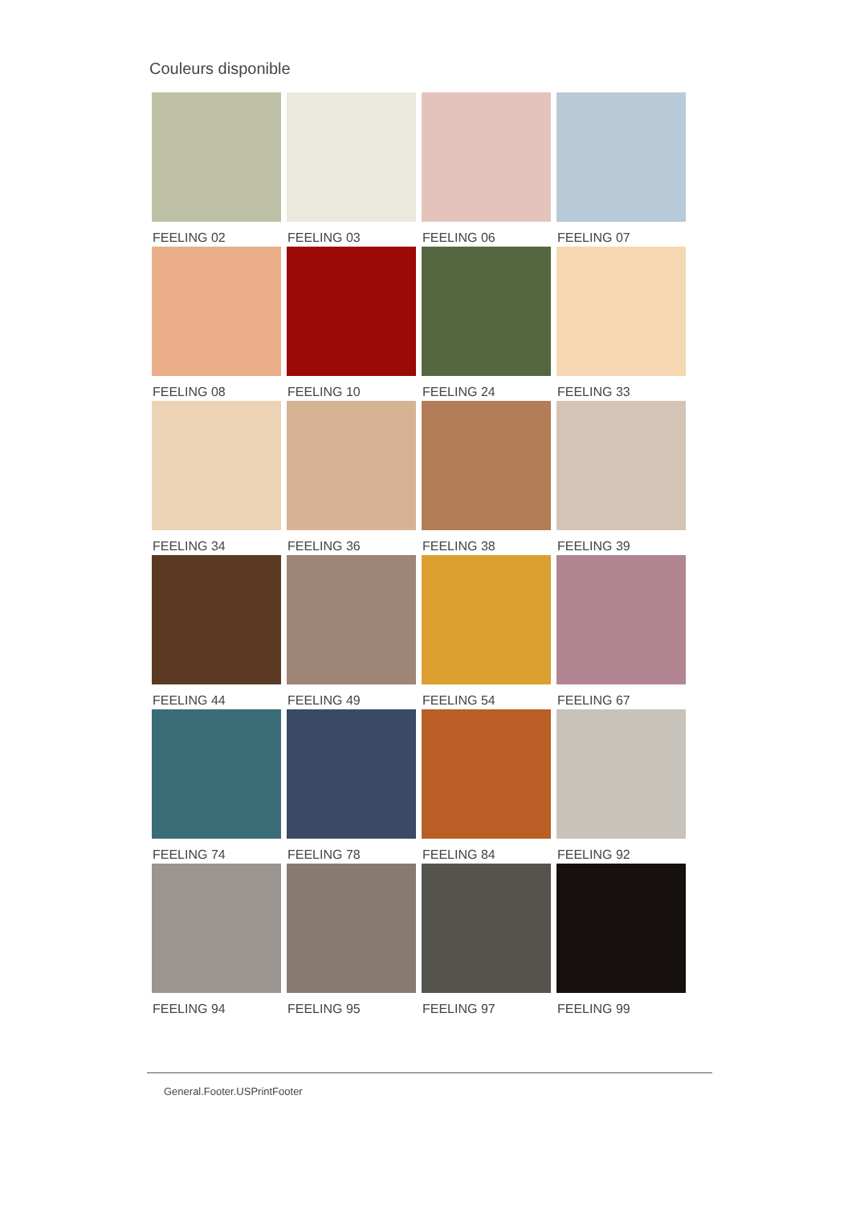Couleurs disponible
FEELING 02
FEELING 03
FEELING 06
FEELING 07
FEELING 08
FEELING 10
FEELING 24
FEELING 33
FEELING 34
FEELING 36
FEELING 38
FEELING 39
FEELING 44
FEELING 49
FEELING 54
FEELING 67
FEELING 74
FEELING 78
FEELING 84
FEELING 92
FEELING 94
FEELING 95
FEELING 97
FEELING 99
General.Footer.USPrintFooter